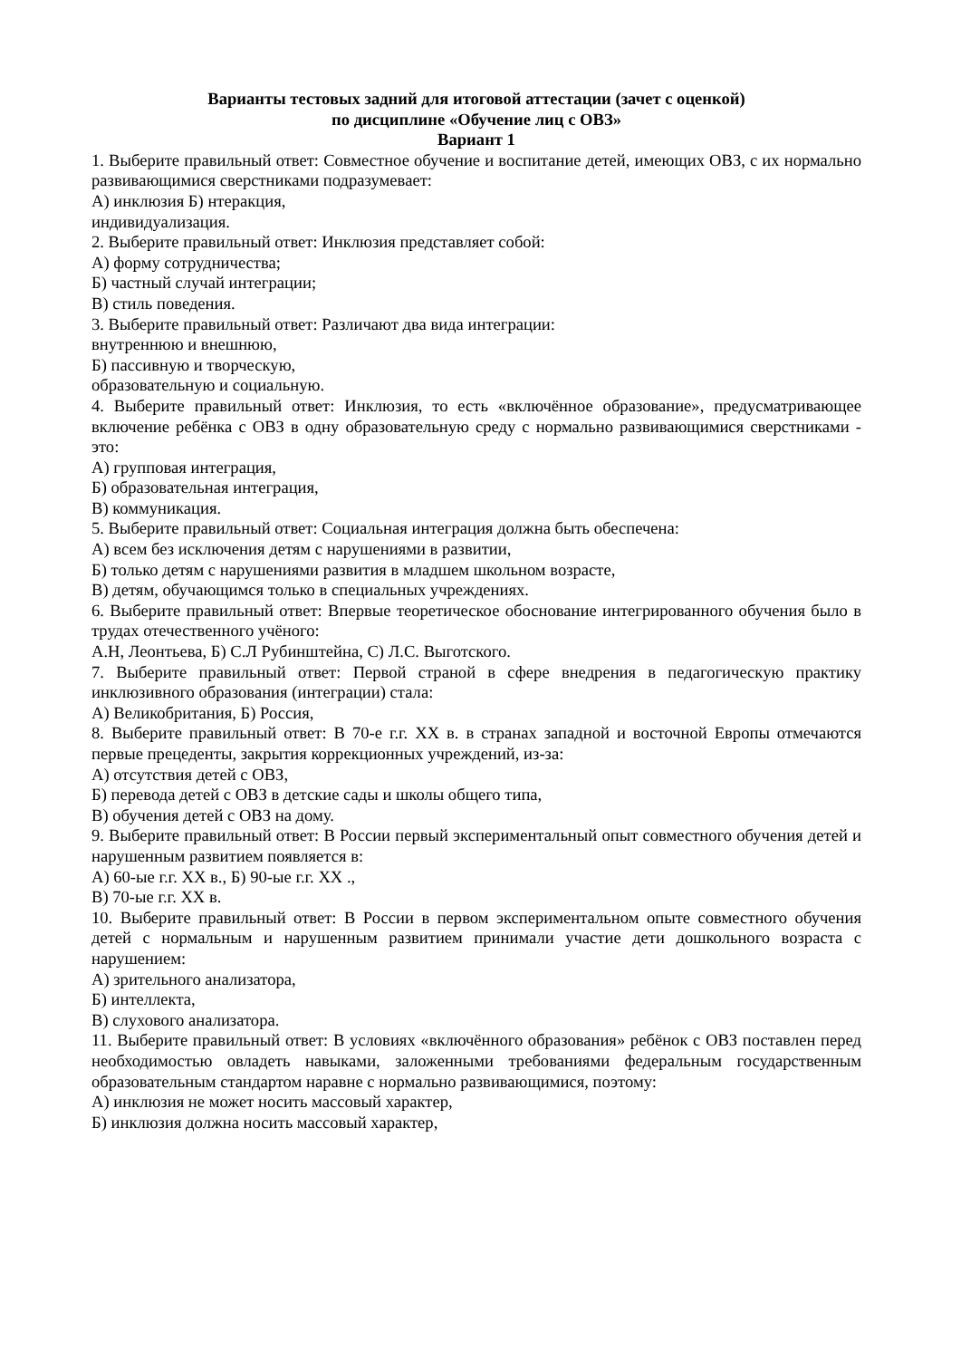Варианты тестовых задний для итоговой аттестации (зачет с оценкой)
по дисциплине «Обучение лиц с ОВЗ»
Вариант 1
1. Выберите правильный ответ: Совместное обучение и воспитание детей, имеющих ОВЗ, с их нормально развивающимися сверстниками подразумевает:
А) инклюзия Б) нтеракция,
индивидуализация.
2. Выберите правильный ответ: Инклюзия представляет собой:
А) форму сотрудничества;
Б) частный случай интеграции;
В) стиль поведения.
3. Выберите правильный ответ: Различают два вида интеграции:
внутреннюю и внешнюю,
Б) пассивную и творческую,
образовательную и социальную.
4. Выберите правильный ответ: Инклюзия, то есть «включённое образование», предусматривающее включение ребёнка с ОВЗ в одну образовательную среду с нормально развивающимися сверстниками - это:
А) групповая интеграция,
Б) образовательная интеграция,
В) коммуникация.
5. Выберите правильный ответ: Социальная интеграция должна быть обеспечена:
А) всем без исключения детям с нарушениями в развитии,
Б) только детям с нарушениями развития в младшем школьном возрасте,
В) детям, обучающимся только в специальных учреждениях.
6. Выберите правильный ответ: Впервые теоретическое обоснование интегрированного обучения было в трудах отечественного учёного:
А.Н, Леонтьева, Б) С.Л Рубинштейна, С) Л.С. Выготского.
7. Выберите правильный ответ: Первой страной в сфере внедрения в педагогическую практику инклюзивного образования (интеграции) стала:
А) Великобритания, Б) Россия,
8. Выберите правильный ответ: В 70-е г.г. XX в. в странах западной и восточной Европы отмечаются первые прецеденты, закрытия коррекционных учреждений, из-за:
А) отсутствия детей с ОВЗ,
Б) перевода детей с ОВЗ в детские сады и школы общего типа,
В) обучения детей с ОВЗ на дому.
9. Выберите правильный ответ: В России первый экспериментальный опыт совместного обучения детей и нарушенным развитием появляется в:
А) 60-ые г.г. XX в., Б) 90-ые г.г. XX .,
В) 70-ые г.г. XX в.
10. Выберите правильный ответ: В России в первом экспериментальном опыте совместного обучения детей с нормальным и нарушенным развитием принимали участие дети дошкольного возраста с нарушением:
А) зрительного анализатора,
Б) интеллекта,
В) слухового анализатора.
11. Выберите правильный ответ: В условиях «включённого образования» ребёнок с ОВЗ поставлен перед необходимостью овладеть навыками, заложенными требованиями федеральным государственным образовательным стандартом наравне с нормально развивающимися, поэтому:
А) инклюзия не может носить массовый характер,
Б) инклюзия должна носить массовый характер,